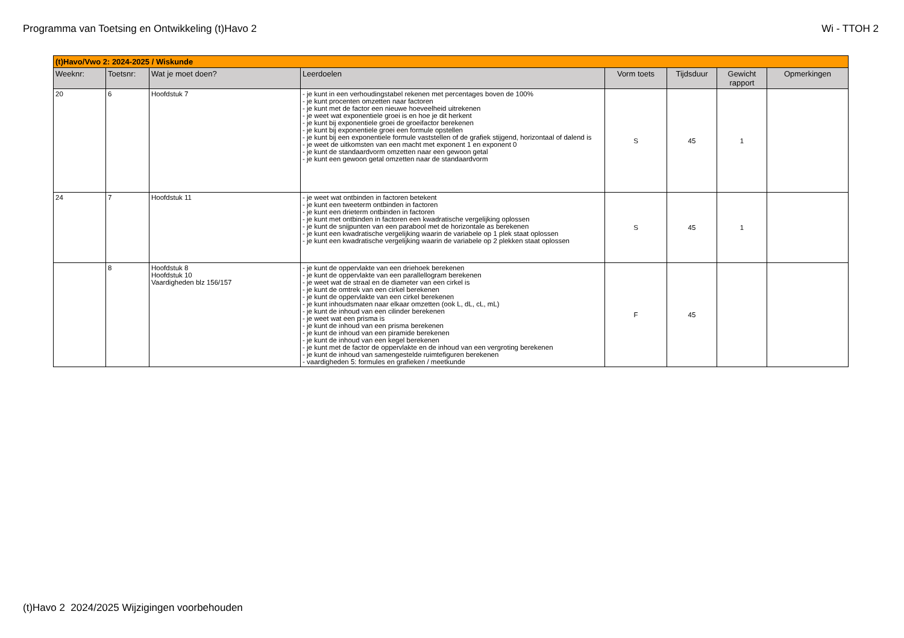Programma van Toetsing en Ontwikkeling (t)Havo 2 Wi - TTOH 2
| (t)Havo/Vwo 2: 2024-2025 / Wiskunde | | | | | | | |
| Weeknr: | Toetsnr: | Wat je moet doen? | Leerdoelen | Vorm toets | Tijdsduur | Gewicht rapport | Opmerkingen |
| 20 | 6 | Hoofdstuk 7 | - je kunt in een verhoudingstabel rekenen met percentages boven de 100% - je kunt procenten omzetten naar factoren - je kunt met de factor een nieuwe hoeveelheid uitrekenen - je weet wat exponentiele groei is en hoe je dit herkent - je kunt bij exponentiele groei de groeifactor berekenen - je kunt bij exponentiele groei een formule opstellen - je kunt bij een exponentiele formule vaststellen of de grafiek stijgend, horizontaal of dalend is - je weet de uitkomsten van een macht met exponent 1 en exponent 0 - je kunt de standaardvorm omzetten naar een gewoon getal - je kunt een gewoon getal omzetten naar de standaardvorm | S | 45 | 1 | |
| 24 | 7 | Hoofdstuk 11 | - je weet wat ontbinden in factoren betekent - je kunt een tweeterm ontbinden in factoren - je kunt een drieterm ontbinden in factoren - je kunt met ontbinden in factoren een kwadratische vergelijking oplossen - je kunt de snijpunten van een parabool met de horizontale as berekenen - je kunt een kwadratische vergelijking waarin de variabele op 1 plek staat oplossen - je kunt een kwadratische vergelijking waarin de variabele op 2 plekken staat oplossen | S | 45 | 1 | |
| | 8 | Hoofdstuk 8 Hoofdstuk 10 Vaardigheden blz 156/157 | - je kunt de oppervlakte van een driehoek berekenen - je kunt de oppervlakte van een parallellogram berekenen - je weet wat de straal en de diameter van een cirkel is - je kunt de omtrek van een cirkel berekenen - je kunt de oppervlakte van een cirkel berekenen - je kunt inhoudsmaten naar elkaar omzetten (ook L, dL, cL, mL) - je kunt de inhoud van een cilinder berekenen - je weet wat een prisma is - je kunt de inhoud van een prisma berekenen - je kunt de inhoud van een piramide berekenen - je kunt de inhoud van een kegel berekenen - je kunt met de factor de oppervlakte en de inhoud van een vergroting berekenen - je kunt de inhoud van samengestelde ruimtefiguren berekenen - vaardigheden 5: formules en grafieken / meetkunde | F | 45 | | |
(t)Havo 2 2024/2025 Wijzigingen voorbehouden